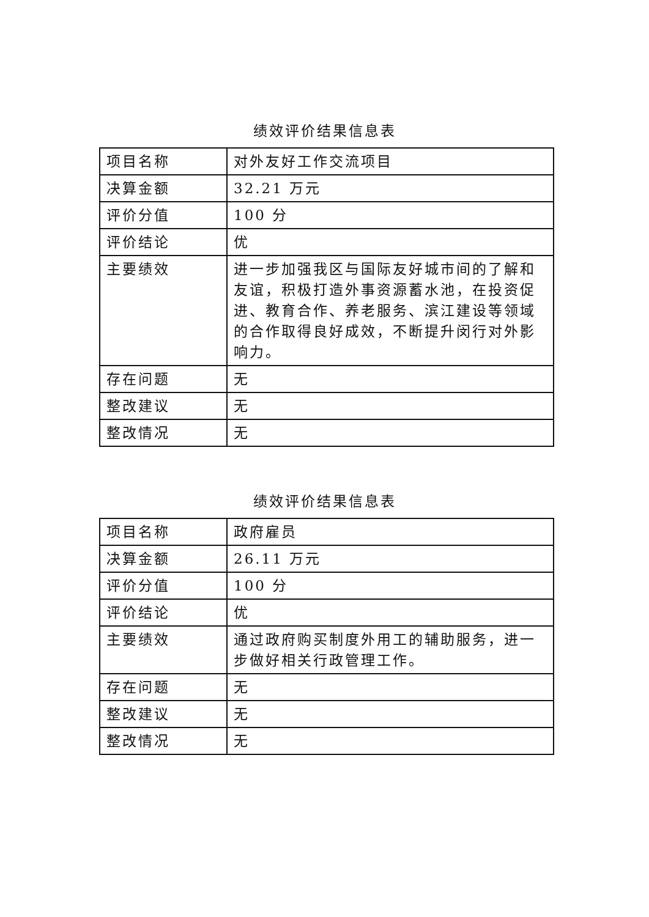绩效评价结果信息表
| 项目名称 | 对外友好工作交流项目 |
| 决算金额 | 32.21 万元 |
| 评价分值 | 100 分 |
| 评价结论 | 优 |
| 主要绩效 | 进一步加强我区与国际友好城市间的了解和友谊，积极打造外事资源蓄水池，在投资促进、教育合作、养老服务、滨江建设等领域的合作取得良好成效，不断提升闵行对外影响力。 |
| 存在问题 | 无 |
| 整改建议 | 无 |
| 整改情况 | 无 |
绩效评价结果信息表
| 项目名称 | 政府雇员 |
| 决算金额 | 26.11 万元 |
| 评价分值 | 100 分 |
| 评价结论 | 优 |
| 主要绩效 | 通过政府购买制度外用工的辅助服务，进一步做好相关行政管理工作。 |
| 存在问题 | 无 |
| 整改建议 | 无 |
| 整改情况 | 无 |